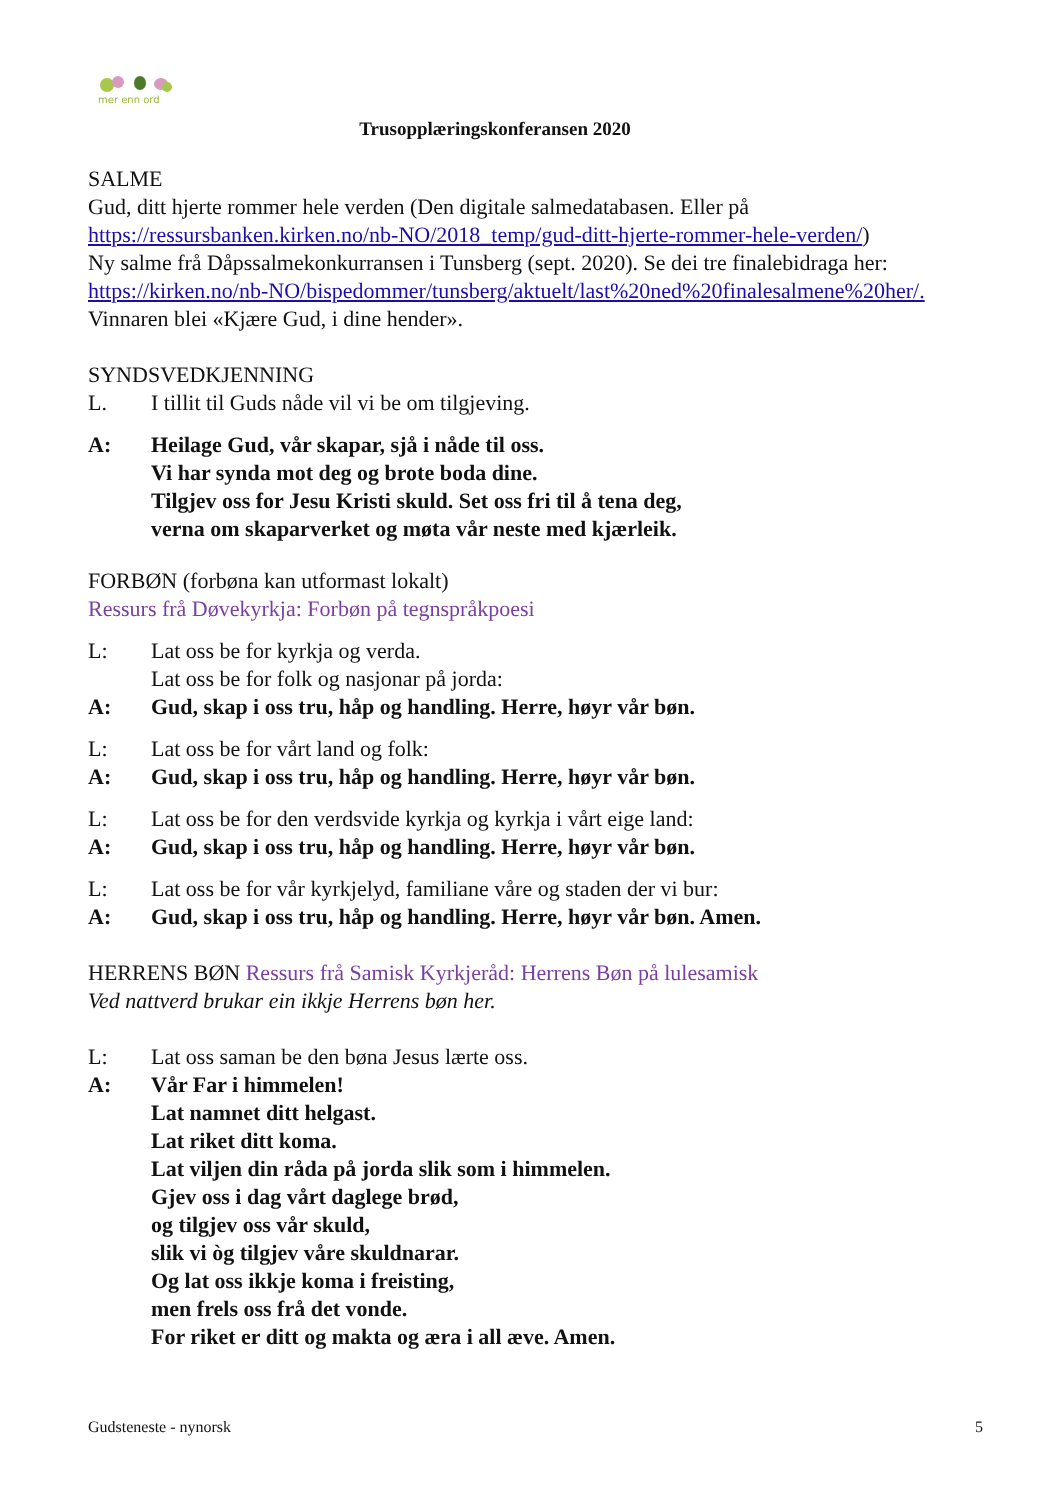mer enn ord
Trusopplæringskonferansen 2020
SALME
Gud, ditt hjerte rommer hele verden (Den digitale salmedatabasen. Eller på https://ressursbanken.kirken.no/nb-NO/2018_temp/gud-ditt-hjerte-rommer-hele-verden/)
Ny salme frå Dåpssalmekonkurransen i Tunsberg (sept. 2020). Se dei tre finalebidraga her: https://kirken.no/nb-NO/bispedommer/tunsberg/aktuelt/last%20ned%20finalesalmene%20her/. Vinnaren blei «Kjære Gud, i dine hender».
SYNDSVEDKJENNING
L. I tillit til Guds nåde vil vi be om tilgjeving.
A: Heilage Gud, vår skapar, sjå i nåde til oss.
Vi har synda mot deg og brote boda dine.
Tilgjev oss for Jesu Kristi skuld. Set oss fri til å tena deg,
verna om skaparverket og møta vår neste med kjærleik.
FORBØN (forbøna kan utformast lokalt)
Ressurs frå Døvekyrkja: Forbøn på tegnspråkpoesi
L: Lat oss be for kyrkja og verda.
Lat oss be for folk og nasjonar på jorda:
A: Gud, skap i oss tru, håp og handling. Herre, høyr vår bøn.
L: Lat oss be for vårt land og folk:
A: Gud, skap i oss tru, håp og handling. Herre, høyr vår bøn.
L: Lat oss be for den verdsvide kyrkja og kyrkja i vårt eige land:
A: Gud, skap i oss tru, håp og handling. Herre, høyr vår bøn.
L: Lat oss be for vår kyrkjelyd, familiane våre og staden der vi bur:
A: Gud, skap i oss tru, håp og handling. Herre, høyr vår bøn. Amen.
HERRENS BØN Ressurs frå Samisk Kyrkjeråd: Herrens Bøn på lulesamisk
Ved nattverd brukar ein ikkje Herrens bøn her.
L: Lat oss saman be den bøna Jesus lærte oss.
A: Vår Far i himmelen!
Lat namnet ditt helgast.
Lat riket ditt koma.
Lat viljen din råda på jorda slik som i himmelen.
Gjev oss i dag vårt daglege brød,
og tilgjev oss vår skuld,
slik vi òg tilgjev våre skuldnarar.
Og lat oss ikkje koma i freisting,
men frels oss frå det vonde.
For riket er ditt og makta og æra i all æve. Amen.
Gudsteneste - nynorsk 5